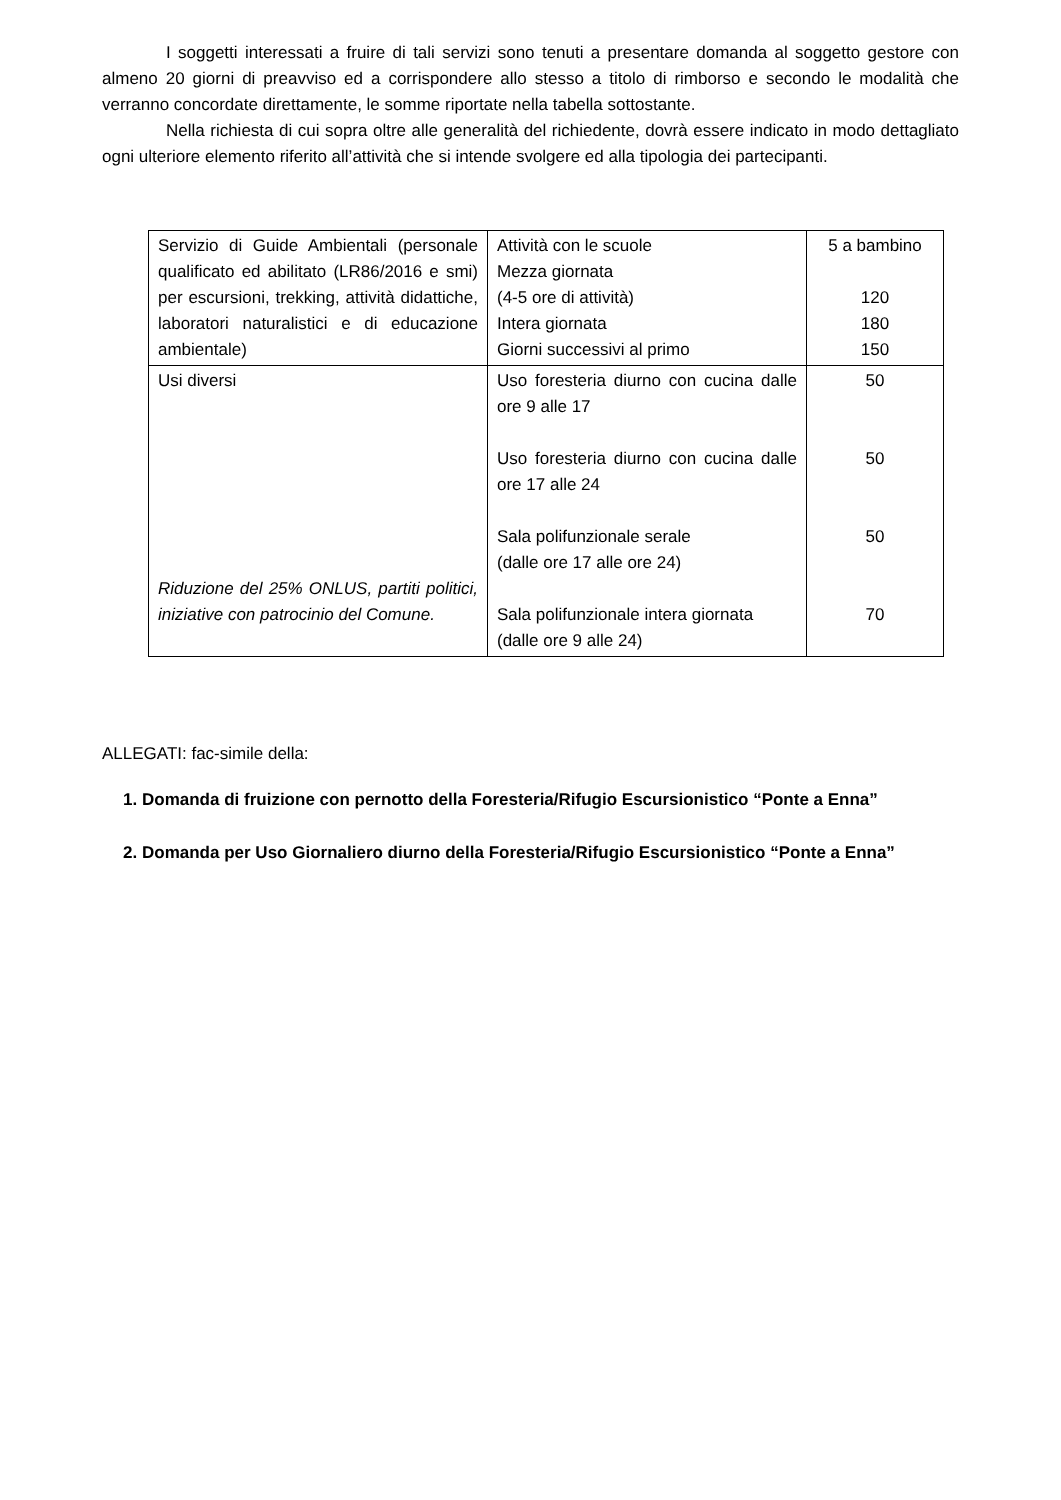I soggetti interessati a fruire di tali servizi sono tenuti a presentare domanda al soggetto gestore con almeno 20 giorni di preavviso ed a corrispondere allo stesso a titolo di rimborso e secondo le modalità che verranno concordate direttamente, le somme riportate nella tabella sottostante.
Nella richiesta di cui sopra oltre alle generalità del richiedente, dovrà essere indicato in modo dettagliato ogni ulteriore elemento riferito all’attività che si intende svolgere ed alla tipologia dei partecipanti.
| Servizio di Guide Ambientali (personale qualificato ed abilitato (LR86/2016 e smi) per escursioni, trekking, attività didattiche, laboratori naturalistici e di educazione ambientale) | Attività con le scuole Mezza giornata (4-5 ore di attività) Intera giornata Giorni successivi al primo | 5 a bambino 120 180 150 |
| Usi diversi Riduzione del 25% ONLUS, partiti politici, iniziative con patrocinio del Comune. | Uso foresteria diurno con cucina dalle ore 9 alle 17 Uso foresteria diurno con cucina dalle ore 17 alle 24 Sala polifunzionale serale (dalle ore 17 alle ore 24) Sala polifunzionale intera giornata (dalle ore 9 alle 24) | 50 50 50 70 |
ALLEGATI: fac-simile della:
1. Domanda di fruizione con pernotto della Foresteria/Rifugio Escursionistico “Ponte a Enna”
2. Domanda per Uso Giornaliero diurno della Foresteria/Rifugio Escursionistico “Ponte a Enna”